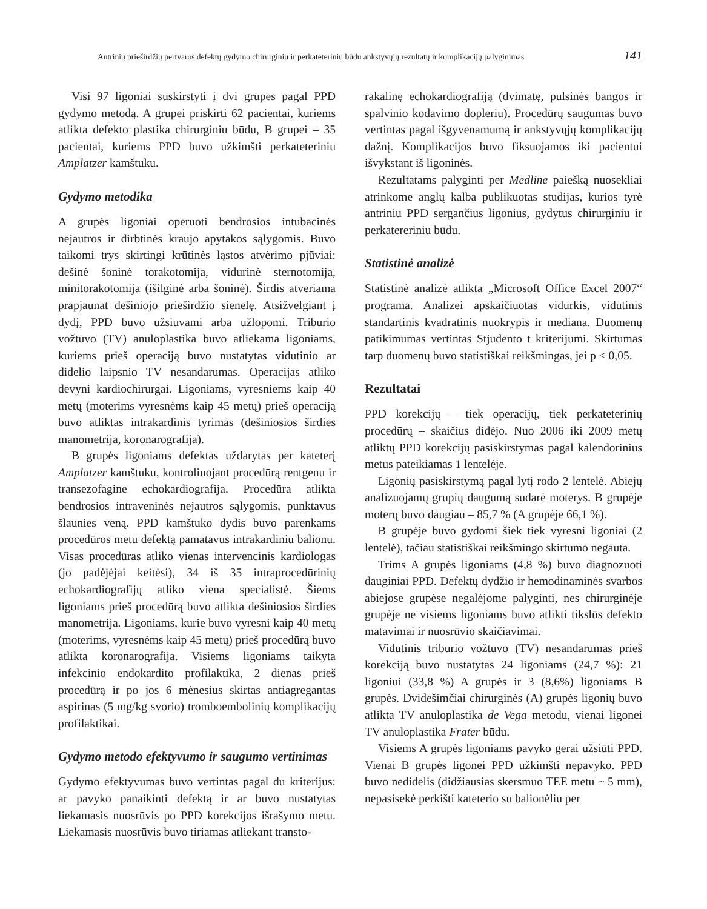Antrinių prieširdžių pertvaros defektų gydymo chirurginiu ir perkateteriniu būdu ankstyvųjų rezultatų ir komplikacijų palyginimas 141
Visi 97 ligoniai suskirstyti į dvi grupes pagal PPD gydymo metodą. A grupei priskirti 62 pacientai, kuriems atlikta defekto plastika chirurginiu būdu, B grupei – 35 pacientai, kuriems PPD buvo užkimšti perkateteriniu Amplatzer kamštuku.
Gydymo metodika
A grupės ligoniai operuoti bendrosios intubacinės nejautros ir dirbtinės kraujo apytakos sąlygomis. Buvo taikomi trys skirtingi krūtinės ląstos atvėrimo pjūviai: dešinė šoninė torakotomija, vidurinė sternotomija, minitorakotomija (išilginė arba šoninė). Širdis atveriama prapjaunat dešiniojo prieširdžio sienelę. Atsižvelgiant į dydį, PPD buvo užsiuvami arba užlopomi. Triburio vožtuvo (TV) anuloplastika buvo atliekama ligoniams, kuriems prieš operaciją buvo nustatytas vidutinio ar didelio laipsnio TV nesandarumas. Operacijas atliko devyni kardiochirurgai. Ligoniams, vyresniems kaip 40 metų (moterims vyresnėms kaip 45 metų) prieš operaciją buvo atliktas intrakardinis tyrimas (dešiniosios širdies manometrija, koronarografija).
B grupės ligoniams defektas uždarytas per kateterį Amplatzer kamštuku, kontroliuojant procedūrą rentgenu ir transezofagine echokardiografija. Procedūra atlikta bendrosios intraveninės nejautros sąlygomis, punktavus šlaunies veną. PPD kamštuko dydis buvo parenkams procedūros metu defektą pamatavus intrakardiniu balionu. Visas procedūras atliko vienas intervencinis kardiologas (jo padėjėjai keitėsi), 34 iš 35 intraprocedūrinių echokardiografijų atliko viena specialistė. Šiems ligoniams prieš procedūrą buvo atlikta dešiniosios širdies manometrija. Ligoniams, kurie buvo vyresni kaip 40 metų (moterims, vyresnėms kaip 45 metų) prieš procedūrą buvo atlikta koronarografija. Visiems ligoniams taikyta infekcinio endokardito profilaktika, 2 dienas prieš procedūrą ir po jos 6 mėnesius skirtas antiagregantas aspirinas (5 mg/kg svorio) tromboembolinių komplikacijų profilaktikai.
Gydymo metodo efektyvumo ir saugumo vertinimas
Gydymo efektyvumas buvo vertintas pagal du kriterijus: ar pavyko panaikinti defektą ir ar buvo nustatytas liekamasis nuosrūvis po PPD korekcijos išrašymo metu. Liekamasis nuosrūvis buvo tiriamas atliekant transto-
rakalinę echokardiografiją (dvimatę, pulsinės bangos ir spalvinio kodavimo dopleriu). Procedūrų saugumas buvo vertintas pagal išgyvenamumą ir ankstyvųjų komplikacijų dažnį. Komplikacijos buvo fiksuojamos iki pacientui išvykstant iš ligoninės.
Rezultatams palyginti per Medline paiešką nuosekliai atrinkome anglų kalba publikuotas studijas, kurios tyrė antriniu PPD sergančius ligonius, gydytus chirurginiu ir perkatereriniu būdu.
Statistinė analizė
Statistinė analizė atlikta „Microsoft Office Excel 2007“ programa. Analizei apskaičiuotas vidurkis, vidutinis standartinis kvadratinis nuokrypis ir mediana. Duomenų patikimumas vertintas Stjudento t kriterijumi. Skirtumas tarp duomenų buvo statistiškai reikšmingas, jei p < 0,05.
Rezultatai
PPD korekcijų – tiek operacijų, tiek perkateterinių procedūrų – skaičius didėjo. Nuo 2006 iki 2009 metų atliktų PPD korekcijų pasiskirstymas pagal kalendorinius metus pateikiamas 1 lentelėje.
Ligonių pasiskirstymą pagal lytį rodo 2 lentelė. Abiejų analizuojamų grupių daugumą sudarė moterys. B grupėje moterų buvo daugiau – 85,7 % (A grupėje 66,1 %).
B grupėje buvo gydomi šiek tiek vyresni ligoniai (2 lentelė), tačiau statistiškai reikšmingo skirtumo negauta.
Trims A grupės ligoniams (4,8 %) buvo diagnozuoti dauginiai PPD. Defektų dydžio ir hemodinaminės svarbos abiejose grupėse negalėjome palyginti, nes chirurginėje grupėje ne visiems ligoniams buvo atlikti tikslūs defekto matavimai ir nuosrūvio skaičiavimai.
Vidutinis triburio vožtuvo (TV) nesandarumas prieš korekciją buvo nustatytas 24 ligoniams (24,7 %): 21 ligoniui (33,8 %) A grupės ir 3 (8,6%) ligoniams B grupės. Dvidešimčiai chirurginės (A) grupės ligonių buvo atlikta TV anuloplastika de Vega metodu, vienai ligonei TV anuloplastika Frater būdu.
Visiems A grupės ligoniams pavyko gerai užsiūti PPD. Vienai B grupės ligonei PPD užkimšti nepavyko. PPD buvo nedidelis (didžiausias skersmuo TEE metu ~ 5 mm), nepasisekė perkišti kateterio su balionėliu per